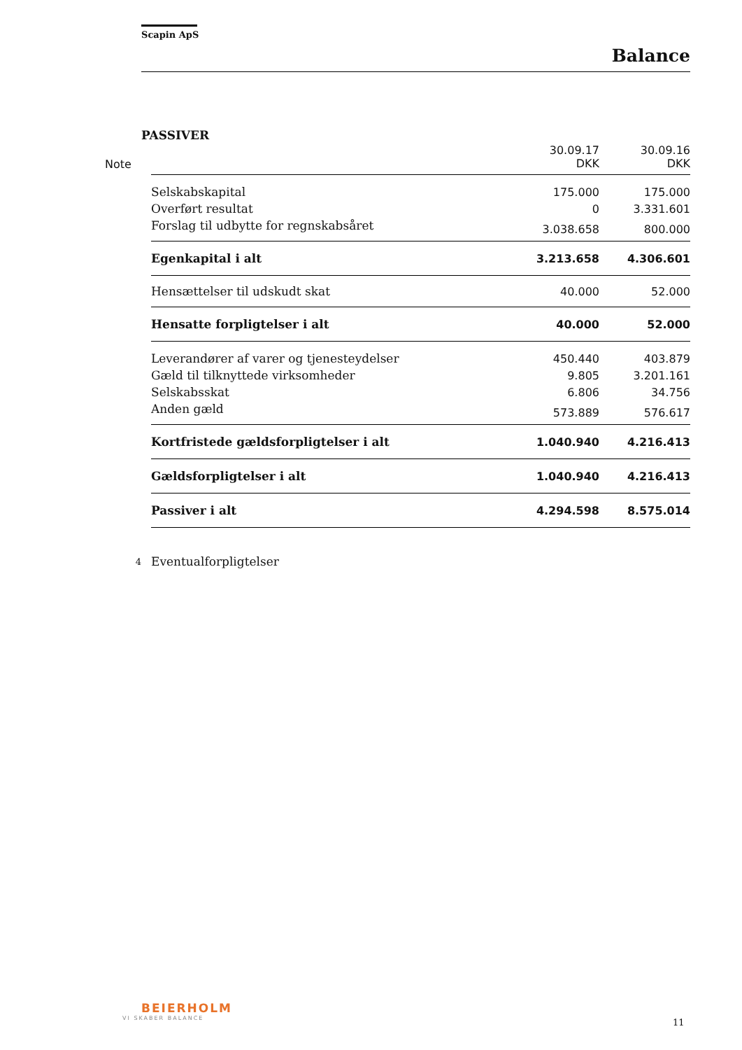Scapin ApS
Balance
PASSIVER
| Note | | 30.09.17 DKK | 30.09.16 DKK |
| --- | --- | --- | --- |
| | Selskabskapital | 175.000 | 175.000 |
| | Overført resultat | 0 | 3.331.601 |
| | Forslag til udbytte for regnskabsåret | 3.038.658 | 800.000 |
| | Egenkapital i alt | 3.213.658 | 4.306.601 |
| | Hensættelser til udskudt skat | 40.000 | 52.000 |
| | Hensatte forpligtelser i alt | 40.000 | 52.000 |
| | Leverandører af varer og tjenesteydelser | 450.440 | 403.879 |
| | Gæld til tilknyttede virksomheder | 9.805 | 3.201.161 |
| | Selskabsskat | 6.806 | 34.756 |
| | Anden gæld | 573.889 | 576.617 |
| | Kortfristede gældsforpligtelser i alt | 1.040.940 | 4.216.413 |
| | Gældsforpligtelser i alt | 1.040.940 | 4.216.413 |
| | Passiver i alt | 4.294.598 | 8.575.014 |
| 4 | Eventualforpligtelser | | |
BEIERHOLM
VI SKABER BALANCE
11